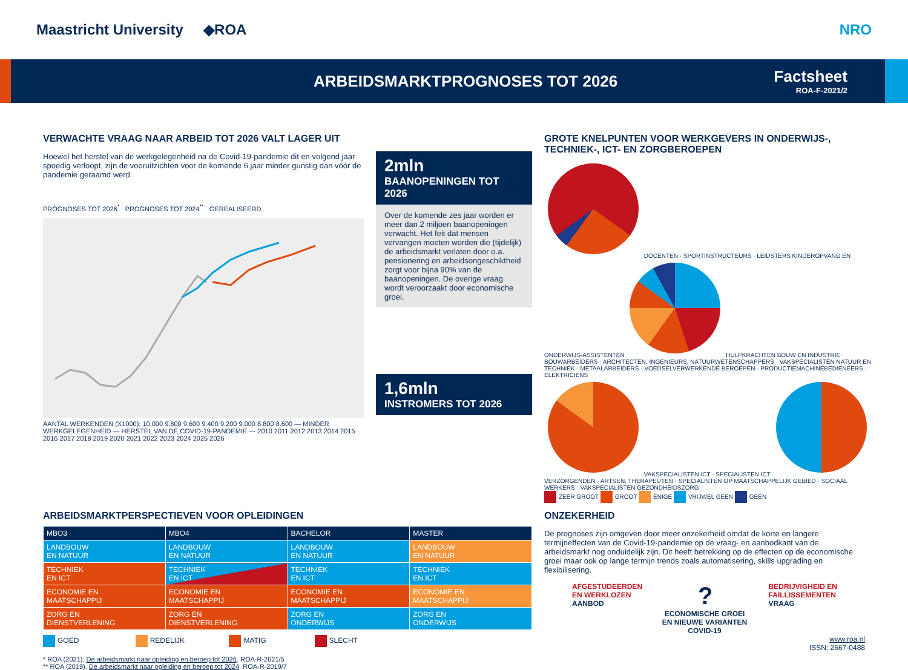Maastricht University ◆ROA NRO
ARBEIDSMARKTPROGNOSES TOT 2026 Factsheet
ROA-F-2021/2
VERWACHTE VRAAG NAAR ARBEID TOT 2026 VALT LAGER UIT
Hoewel het herstel van de werkgelegenheid na de Covid-19-pandemie dit en volgend jaar spoedig verloopt, zijn de vooruitzichten voor de komende 6 jaar minder gunstig dan vóór de pandemie geraamd werd.
PROGNOSES TOT 2026<sup>*</sup> PROGNOSES TOT 2024<sup>**</sup> GEREALISEERD
AANTAL WERKENDEN (X1000): 10.000 9.800 9.600 9.400 9.200 9.000 8.800 8.600 — MINDER WERKGELEGENHEID — HERSTEL VAN DE COVID-19-PANDEMIE — 2010 2011 2012 2013 2014 2015 2016 2017 2018 2019 2020 2021 2022 2023 2024 2025 2026
2mln
BAANOPENINGEN TOT 2026
Over de komende zes jaar worden er meer dan 2 miljoen baanopeningen verwacht. Het feit dat mensen vervangen moeten worden die (tijdelijk) de arbeidsmarkt verlaten door o.a. pensionering en arbeidsongeschiktheid zorgt voor bijna 90% van de baanopeningen. De overige vraag wordt veroorzaakt door economische groei.
1,6mln
INSTROMERS TOT 2026
GROTE KNELPUNTEN VOOR WERKGEVERS IN ONDERWIJS-, TECHNIEK-, ICT- EN ZORGBEROEPEN
DOCENTEN · SPORTINSTRUCTEURS · LEIDSTERS KINDEROPVANG EN ONDERWIJS-ASSISTENTEN
HULPKRACHTEN BOUW EN INDUSTRIE · BOUWARBEIDERS · ARCHITECTEN, INGENIEURS, NATUURWETENSCHAPPERS · VAKSPECIALISTEN NATUUR EN TECHNIEK · METAALARBEIDERS · VOEDSELVERWERKENDE BEROEPEN · PRODUCTIEMACHINEBEDIENEERS · ELEKTRICIENS
VAKSPECIALISTEN ICT · SPECIALISTEN ICT
VERZORGENDEN · ARTSEN, THERAPEUTEN · SPECIALISTEN OP MAATSCHAPPELIJK GEBIED · SOCIAAL WERKERS · VAKSPECIALISTEN GEZONDHEIDSZORG
ZEER GROOT GROOT ENIGE VRIJWEL GEEN GEEN
ARBEIDSMARKTPERSPECTIEVEN VOOR OPLEIDINGEN
| MBO3 | MBO4 | BACHELOR | MASTER |
| --- | --- | --- | --- |
| LANDBOUW EN NATUUR | LANDBOUW EN NATUUR | LANDBOUW EN NATUUR | LANDBOUW EN NATUUR |
| TECHNIEK EN ICT | TECHNIEK EN ICT | TECHNIEK EN ICT | TECHNIEK EN ICT |
| ECONOMIE EN MAATSCHAPPIJ | ECONOMIE EN MAATSCHAPPIJ | ECONOMIE EN MAATSCHAPPIJ | ECONOMIE EN MAATSCHAPPIJ |
| ZORG EN DIENSTVERLENING | ZORG EN DIENSTVERLENING | ZORG EN ONDERWIJS | ZORG EN ONDERWIJS |
GOED REDELIJK MATIG SLECHT
* ROA (2021). De arbeidsmarkt naar opleiding en beroep tot 2026. ROA-R-2021/5
** ROA (2019). De arbeidsmarkt naar opleiding en beroep tot 2024. ROA-R-2019/7
ONZEKERHEID
De prognoses zijn omgeven door meer onzekerheid omdat de korte en langere termijneffecten van de Covid-19-pandemie op de vraag- en aanbodkant van de arbeidsmarkt nog onduidelijk zijn. Dit heeft betrekking op de effecten op de economische groei maar ook op lange termijn trends zoals automatisering, skills upgrading en flexibilisering.
AFGESTUDEERDEN
EN WERKLOZEN
AANBOD
?
BEDRIJVIGHEID EN
FAILLISSEMENTEN
VRAAG
ECONOMISCHE GROEI
EN NIEUWE VARIANTEN
COVID-19
www.roa.nl
ISSN: 2667-0488